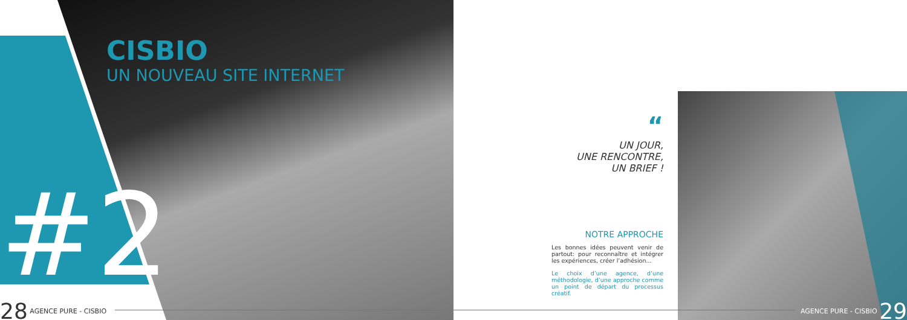CISBIO
UN NOUVEAU SITE INTERNET
#2
“
UN JOUR,
UNE RENCONTRE,
UN BRIEF !
NOTRE APPROCHE
Les bonnes idées peuvent venir de partout: pour reconnaître et intégrer les expériences, créer l’adhésion...
Le choix d’une agence, d’une méthodologie, d’une approche comme un point de départ du processus créatif.
28 AGENCE PURE - CISBIO AGENCE PURE - CISBIO 29